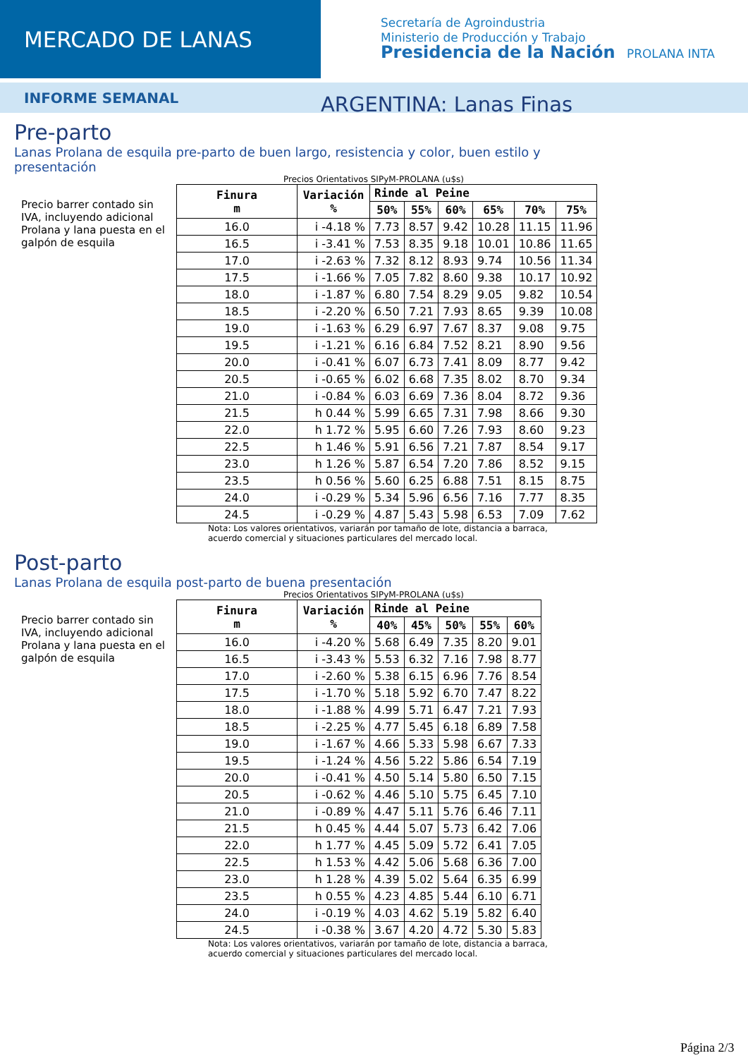MERCADO DE LANAS
Secretaría de Agroindustria
Ministerio de Producción y Trabajo
Presidencia de la Nación PROLANA INTA
INFORME SEMANAL
ARGENTINA: Lanas Finas
Pre-parto
Lanas Prolana de esquila pre-parto de buen largo, resistencia y color, buen estilo y presentación
Precios Orientativos SIPyM-PROLANA (u$s)
Precio barrer contado sin IVA, incluyendo adicional Prolana y lana puesta en el galpón de esquila
| Finura m | Variación % | Rinde al Peine | | | | | |
| --- | --- | --- | --- | --- | --- | --- | --- |
| | | 50% | 55% | 60% | 65% | 70% | 75% |
| 16.0 | i -4.18 % | 7.73 | 8.57 | 9.42 | 10.28 | 11.15 | 11.96 |
| 16.5 | i -3.41 % | 7.53 | 8.35 | 9.18 | 10.01 | 10.86 | 11.65 |
| 17.0 | i -2.63 % | 7.32 | 8.12 | 8.93 | 9.74 | 10.56 | 11.34 |
| 17.5 | i -1.66 % | 7.05 | 7.82 | 8.60 | 9.38 | 10.17 | 10.92 |
| 18.0 | i -1.87 % | 6.80 | 7.54 | 8.29 | 9.05 | 9.82 | 10.54 |
| 18.5 | i -2.20 % | 6.50 | 7.21 | 7.93 | 8.65 | 9.39 | 10.08 |
| 19.0 | i -1.63 % | 6.29 | 6.97 | 7.67 | 8.37 | 9.08 | 9.75 |
| 19.5 | i -1.21 % | 6.16 | 6.84 | 7.52 | 8.21 | 8.90 | 9.56 |
| 20.0 | i -0.41 % | 6.07 | 6.73 | 7.41 | 8.09 | 8.77 | 9.42 |
| 20.5 | i -0.65 % | 6.02 | 6.68 | 7.35 | 8.02 | 8.70 | 9.34 |
| 21.0 | i -0.84 % | 6.03 | 6.69 | 7.36 | 8.04 | 8.72 | 9.36 |
| 21.5 | h 0.44 % | 5.99 | 6.65 | 7.31 | 7.98 | 8.66 | 9.30 |
| 22.0 | h 1.72 % | 5.95 | 6.60 | 7.26 | 7.93 | 8.60 | 9.23 |
| 22.5 | h 1.46 % | 5.91 | 6.56 | 7.21 | 7.87 | 8.54 | 9.17 |
| 23.0 | h 1.26 % | 5.87 | 6.54 | 7.20 | 7.86 | 8.52 | 9.15 |
| 23.5 | h 0.56 % | 5.60 | 6.25 | 6.88 | 7.51 | 8.15 | 8.75 |
| 24.0 | i -0.29 % | 5.34 | 5.96 | 6.56 | 7.16 | 7.77 | 8.35 |
| 24.5 | i -0.29 % | 4.87 | 5.43 | 5.98 | 6.53 | 7.09 | 7.62 |
Nota: Los valores orientativos, variarán por tamaño de lote, distancia a barraca,
acuerdo comercial y situaciones particulares del mercado local.
Post-parto
Lanas Prolana de esquila post-parto de buena presentación
Precios Orientativos SIPyM-PROLANA (u$s)
Precio barrer contado sin IVA, incluyendo adicional Prolana y lana puesta en el galpón de esquila
| Finura m | Variación % | Rinde al Peine | | | | |
| --- | --- | --- | --- | --- | --- | --- |
| | | 40% | 45% | 50% | 55% | 60% |
| 16.0 | i -4.20 % | 5.68 | 6.49 | 7.35 | 8.20 | 9.01 |
| 16.5 | i -3.43 % | 5.53 | 6.32 | 7.16 | 7.98 | 8.77 |
| 17.0 | i -2.60 % | 5.38 | 6.15 | 6.96 | 7.76 | 8.54 |
| 17.5 | i -1.70 % | 5.18 | 5.92 | 6.70 | 7.47 | 8.22 |
| 18.0 | i -1.88 % | 4.99 | 5.71 | 6.47 | 7.21 | 7.93 |
| 18.5 | i -2.25 % | 4.77 | 5.45 | 6.18 | 6.89 | 7.58 |
| 19.0 | i -1.67 % | 4.66 | 5.33 | 5.98 | 6.67 | 7.33 |
| 19.5 | i -1.24 % | 4.56 | 5.22 | 5.86 | 6.54 | 7.19 |
| 20.0 | i -0.41 % | 4.50 | 5.14 | 5.80 | 6.50 | 7.15 |
| 20.5 | i -0.62 % | 4.46 | 5.10 | 5.75 | 6.45 | 7.10 |
| 21.0 | i -0.89 % | 4.47 | 5.11 | 5.76 | 6.46 | 7.11 |
| 21.5 | h 0.45 % | 4.44 | 5.07 | 5.73 | 6.42 | 7.06 |
| 22.0 | h 1.77 % | 4.45 | 5.09 | 5.72 | 6.41 | 7.05 |
| 22.5 | h 1.53 % | 4.42 | 5.06 | 5.68 | 6.36 | 7.00 |
| 23.0 | h 1.28 % | 4.39 | 5.02 | 5.64 | 6.35 | 6.99 |
| 23.5 | h 0.55 % | 4.23 | 4.85 | 5.44 | 6.10 | 6.71 |
| 24.0 | i -0.19 % | 4.03 | 4.62 | 5.19 | 5.82 | 6.40 |
| 24.5 | i -0.38 % | 3.67 | 4.20 | 4.72 | 5.30 | 5.83 |
Nota: Los valores orientativos, variarán por tamaño de lote, distancia a barraca,
acuerdo comercial y situaciones particulares del mercado local.
Página 2/3